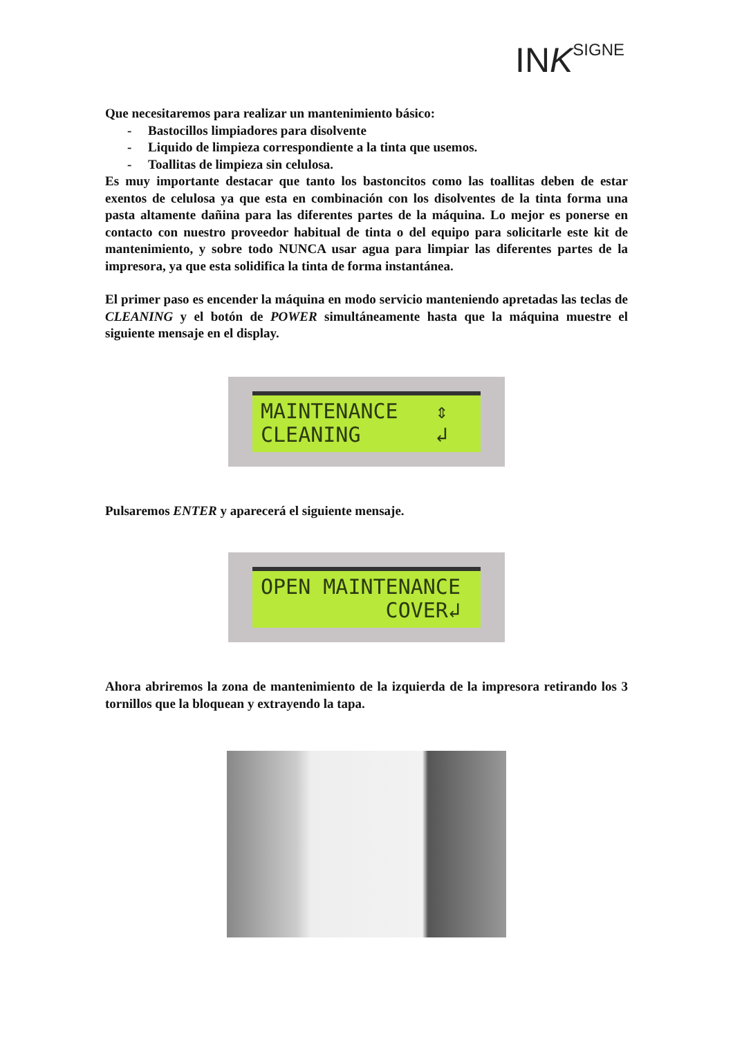INKSIGNE
Que necesitaremos para realizar un mantenimiento básico:
- Bastocillos limpiadores para disolvente
- Liquido de limpieza correspondiente a la tinta que usemos.
- Toallitas de limpieza sin celulosa.
Es muy importante destacar que tanto los bastoncitos como las toallitas deben de estar exentos de celulosa ya que esta en combinación con los disolventes de la tinta forma una pasta altamente dañina para las diferentes partes de la máquina. Lo mejor es ponerse en contacto con nuestro proveedor habitual de tinta o del equipo para solicitarle este kit de mantenimiento, y sobre todo NUNCA usar agua para limpiar las diferentes partes de la impresora, ya que esta solidifica la tinta de forma instantánea.
El primer paso es encender la máquina en modo servicio manteniendo apretadas las teclas de CLEANING y el botón de POWER simultáneamente hasta que la máquina muestre el siguiente mensaje en el display.
MAINTENANCE ⇕ CLEANING ↲
Pulsaremos ENTER y aparecerá el siguiente mensaje.
OPEN MAINTENANCE COVER↲
Ahora abriremos la zona de mantenimiento de la izquierda de la impresora retirando los 3 tornillos que la bloquean y extrayendo la tapa.